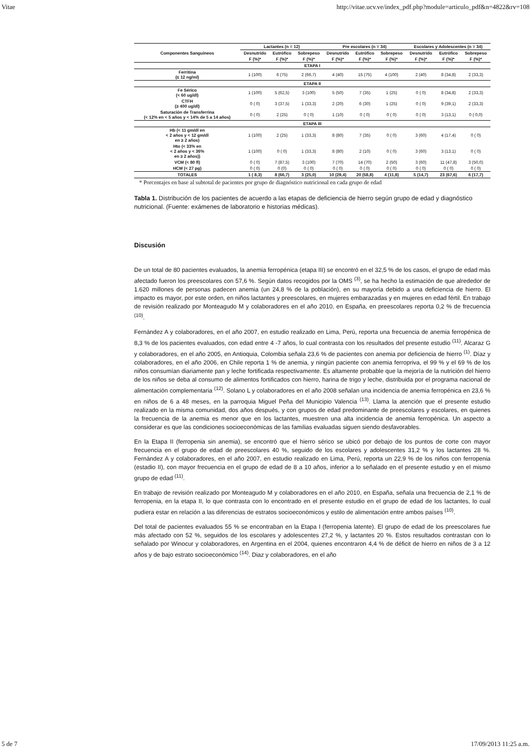Vitae http://vitae.ucv.ve/index_pdf.php?module=articulo_pdf&n=4822&rv=108
| Componentes Sanguíneos | Lactantes (n = 12) | | | Pre escolares (n = 34) | | | Escolares y Adolescentes (n = 34) | | |
| --- | --- | --- | --- | --- | --- | --- | --- | --- | --- |
| | Desnutrido | Eutrófico | Sobrepeso | Desnutrido | Eutrófico | Sobrepeso | Desnutrido | Eutrófico | Sobrepeso |
| | F (%)* | F (%)* | F (%)* | F (%)* | F (%)* | F (%)* | F (%)* | F (%)* | F (%)* |
| ETAPA I | | | | | | | | | |
| Ferritina (≤ 12 ng/ml) | 1 (100) | 6 (75) | 2 (66,7) | 4 (40) | 15 (75) | 4 (100) | 2 (40) | 8 (34,8) | 2 (33,3) |
| ETAPA II | | | | | | | | | |
| Fe Sérico (< 60 ug/dl) | 1 (100) | 5 (62,5) | 3 (100) | 5 (50) | 7 (35) | 1 (25) | 0 ( 0) | 8 (34,8) | 2 (33,3) |
| CTFH (≥ 400 ug/dl) | 0 ( 0) | 3 (37,5) | 1 (33,3) | 2 (20) | 6 (30) | 1 (25) | 0 ( 0) | 9 (39,1) | 2 (33,3) |
| Saturación de Transferrina (< 12% en < 5 años y < 14% de 5 a 14 años) | 0 ( 0) | 2 (25) | 0 ( 0) | 1 (10) | 0 ( 0) | 0 ( 0) | 0 ( 0) | 3 (13,1) | 0 ( 0,0) |
| ETAPA III | | | | | | | | | |
| Hb (< 11 gm/dl en < 2 años y < 12 gm/dl en ≥ 2 años) | 1 (100) | 2 (25) | 1 (33,3) | 8 (80) | 7 (35) | 0 ( 0) | 3 (60) | 4 (17,4) | 0 ( 0) |
| Hto (< 33% en < 2 años y < 36% en ≥ 2 años)) | 1 (100) | 0 ( 0) | 1 (33,3) | 8 (80) | 2 (10) | 0 ( 0) | 3 (60) | 3 (13,1) | 0 ( 0) |
| VCM (< 80 fl) | 0 ( 0) | 7 (87,5) | 3 (100) | 7 (70) | 14 (70) | 2 (50) | 3 (60) | 11 (47,8) | 3 (50,0) |
| HCM (< 27 pg) | 0 ( 0) | 0 (0) | 0 ( 0) | 0 ( 0) | 0 ( 0) | 0 ( 0) | 0 ( 0) | 0 ( 0) | 0 ( 0) |
| TOTALES | 1 ( 8,3) | 8 (66,7) | 3 (25,0) | 10 (29,4) | 20 (58,8) | 4 (11,8) | 5 (14,7) | 23 (67,6) | 6 (17,7) |
* Porcentajes en base al subtotal de pacientes por grupo de diagnóstico nutricional en cada grupo de edad
Tabla 1. Distribución de los pacientes de acuerdo a las etapas de deficiencia de hierro según grupo de edad y diagnóstico nutricional. (Fuente: exámenes de laboratorio e historias médicas).
Discusión
De un total de 80 pacientes evaluados, la anemia ferropénica (etapa III) se encontró en el 32,5 % de los casos, el grupo de edad más afectado fueron los preescolares con 57,6 %. Según datos recogidos por la OMS <sup>(3)</sup>, se ha hecho la estimación de que alrededor de 1.620 millones de personas padecen anemia (un 24,8 % de la población), en su mayoría debido a una deficiencia de hierro. El impacto es mayor, por este orden, en niños lactantes y preescolares, en mujeres embarazadas y en mujeres en edad fértil. En trabajo de revisión realizado por Monteagudo M y colaboradores en el año 2010, en España, en preescolares reporta 0,2 % de frecuencia <sup>(10)</sup>.
Fernández A y colaboradores, en el año 2007, en estudio realizado en Lima, Perú, reporta una frecuencia de anemia ferropénica de 8,3 % de los pacientes evaluados, con edad entre 4 -7 años, lo cual contrasta con los resultados del presente estudio <sup>(11)</sup>. Alcaraz G y colaboradores, en el año 2005, en Antioquia, Colombia señala 23,6 % de pacientes con anemia por deficiencia de hierro <sup>(1)</sup>. Díaz y colaboradores, en el año 2006, en Chile reporta 1 % de anemia, y ningún paciente con anemia ferropriva, el 99 % y el 69 % de los niños consumían diariamente pan y leche fortificada respectivamente. Es altamente probable que la mejoría de la nutrición del hierro de los niños se deba al consumo de alimentos fortificados con hierro, harina de trigo y leche, distribuida por el programa nacional de alimentación complementaria <sup>(12)</sup>. Solano L y colaboradores en el año 2008 señalan una incidencia de anemia ferropénica en 23,6 % en niños de 6 a 48 meses, en la parroquia Miguel Peña del Municipio Valencia <sup>(13)</sup>. Llama la atención que el presente estudio realizado en la misma comunidad, dos años después, y con grupos de edad predominante de preescolares y escolares, en quienes la frecuencia de la anemia es menor que en los lactantes, muestren una alta incidencia de anemia ferropénica. Un aspecto a considerar es que las condiciones socioeconómicas de las familias evaluadas siguen siendo desfavorables.
En la Etapa II (ferropenia sin anemia), se encontró que el hierro sérico se ubicó por debajo de los puntos de corte con mayor frecuencia en el grupo de edad de preescolares 40 %, seguido de los escolares y adolescentes 31,2 % y los lactantes 28 %. Fernández A y colaboradores, en el año 2007, en estudio realizado en Lima, Perú, reporta un 22,9 % de los niños con ferropenia (estadio II), con mayor frecuencia en el grupo de edad de 8 a 10 años, inferior a lo señalado en el presente estudio y en el mismo grupo de edad <sup>(11)</sup>.
En trabajo de revisión realizado por Monteagudo M y colaboradores en el año 2010, en España, señala una frecuencia de 2,1 % de ferropenia, en la etapa II, lo que contrasta con lo encontrado en el presente estudio en el grupo de edad de los lactantes, lo cual pudiera estar en relación a las diferencias de estratos socioeconómicos y estilo de alimentación entre ambos países <sup>(10)</sup>.
Del total de pacientes evaluados 55 % se encontraban en la Etapa I (ferropenia latente). El grupo de edad de los preescolares fue más afectado con 52 %, seguidos de los escolares y adolescentes 27,2 %, y lactantes 20 %. Estos resultados contrastan con lo señalado por Winocur y colaboradores, en Argentina en el 2004, quienes encontraron 4,4 % de déficit de hierro en niños de 3 a 12 años y de bajo estrato socioeconómico <sup>(14)</sup>. Diaz y colaboradores, en el año
5 de 7 17/09/2013 11:25 a.m.